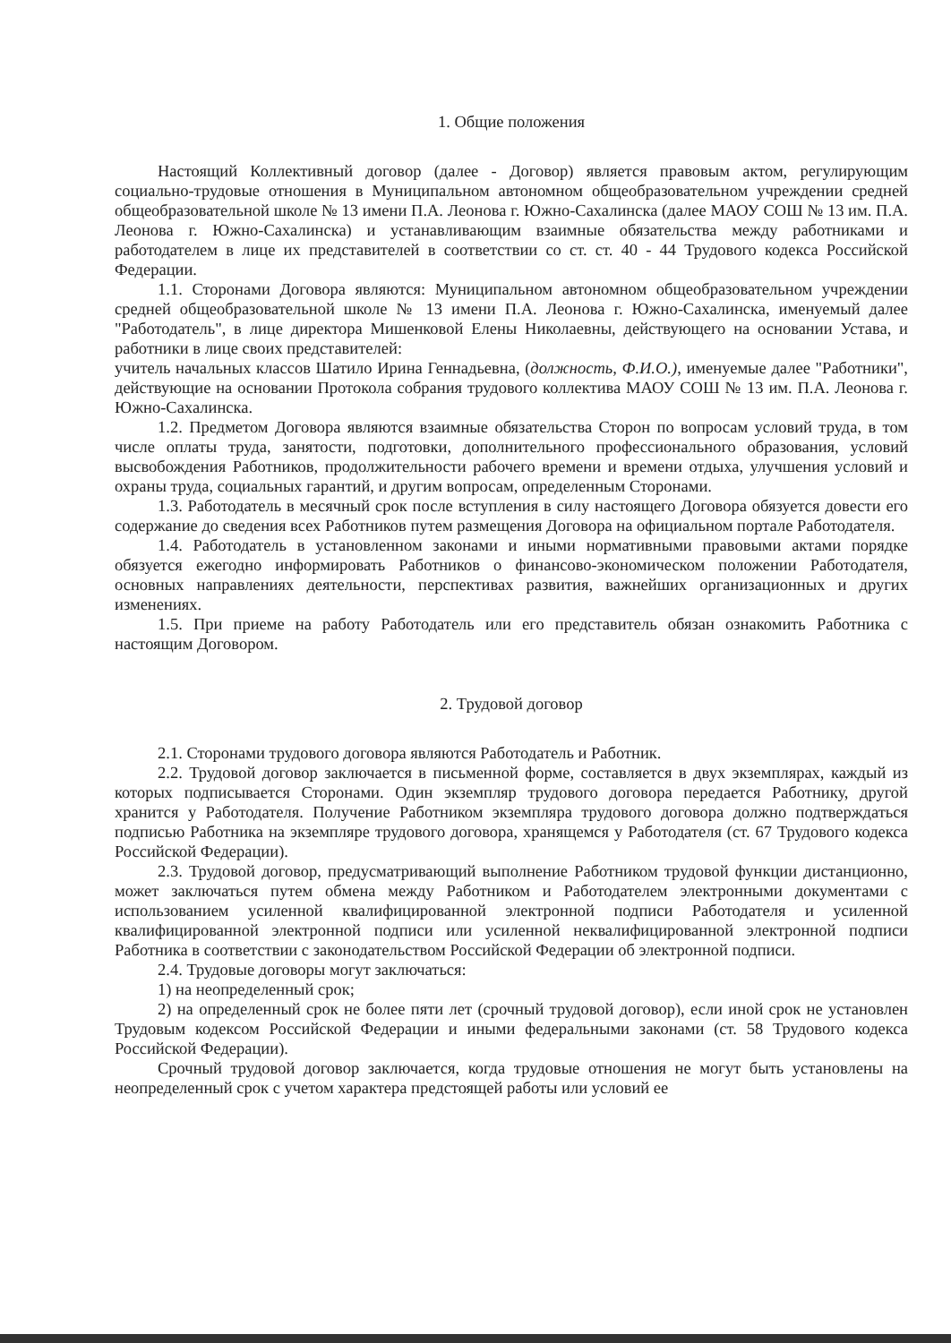1. Общие положения
Настоящий Коллективный договор (далее - Договор) является правовым актом, регулирующим социально-трудовые отношения в Муниципальном автономном общеобразовательном учреждении средней общеобразовательной школе № 13 имени П.А. Леонова г. Южно-Сахалинска (далее МАОУ СОШ № 13 им. П.А. Леонова г. Южно-Сахалинска) и устанавливающим взаимные обязательства между работниками и работодателем в лице их представителей в соответствии со ст. ст. 40 - 44 Трудового кодекса Российской Федерации.
1.1. Сторонами Договора являются: Муниципальном автономном общеобразовательном учреждении средней общеобразовательной школе № 13 имени П.А. Леонова г. Южно-Сахалинска, именуемый далее "Работодатель", в лице директора Мишенковой Елены Николаевны, действующего на основании Устава, и работники в лице своих представителей:
учитель начальных классов Шатило Ирина Геннадьевна, (должность, Ф.И.О.), именуемые далее "Работники", действующие на основании Протокола собрания трудового коллектива МАОУ СОШ № 13 им. П.А. Леонова г. Южно-Сахалинска.
1.2. Предметом Договора являются взаимные обязательства Сторон по вопросам условий труда, в том числе оплаты труда, занятости, подготовки, дополнительного профессионального образования, условий высвобождения Работников, продолжительности рабочего времени и времени отдыха, улучшения условий и охраны труда, социальных гарантий, и другим вопросам, определенным Сторонами.
1.3. Работодатель в месячный срок после вступления в силу настоящего Договора обязуется довести его содержание до сведения всех Работников путем размещения Договора на официальном портале Работодателя.
1.4. Работодатель в установленном законами и иными нормативными правовыми актами порядке обязуется ежегодно информировать Работников о финансово-экономическом положении Работодателя, основных направлениях деятельности, перспективах развития, важнейших организационных и других изменениях.
1.5. При приеме на работу Работодатель или его представитель обязан ознакомить Работника с настоящим Договором.
2. Трудовой договор
2.1. Сторонами трудового договора являются Работодатель и Работник.
2.2. Трудовой договор заключается в письменной форме, составляется в двух экземплярах, каждый из которых подписывается Сторонами. Один экземпляр трудового договора передается Работнику, другой хранится у Работодателя. Получение Работником экземпляра трудового договора должно подтверждаться подписью Работника на экземпляре трудового договора, хранящемся у Работодателя (ст. 67 Трудового кодекса Российской Федерации).
2.3. Трудовой договор, предусматривающий выполнение Работником трудовой функции дистанционно, может заключаться путем обмена между Работником и Работодателем электронными документами с использованием усиленной квалифицированной электронной подписи Работодателя и усиленной квалифицированной электронной подписи или усиленной неквалифицированной электронной подписи Работника в соответствии с законодательством Российской Федерации об электронной подписи.
2.4. Трудовые договоры могут заключаться:
1) на неопределенный срок;
2) на определенный срок не более пяти лет (срочный трудовой договор), если иной срок не установлен Трудовым кодексом Российской Федерации и иными федеральными законами (ст. 58 Трудового кодекса Российской Федерации).
Срочный трудовой договор заключается, когда трудовые отношения не могут быть установлены на неопределенный срок с учетом характера предстоящей работы или условий ее